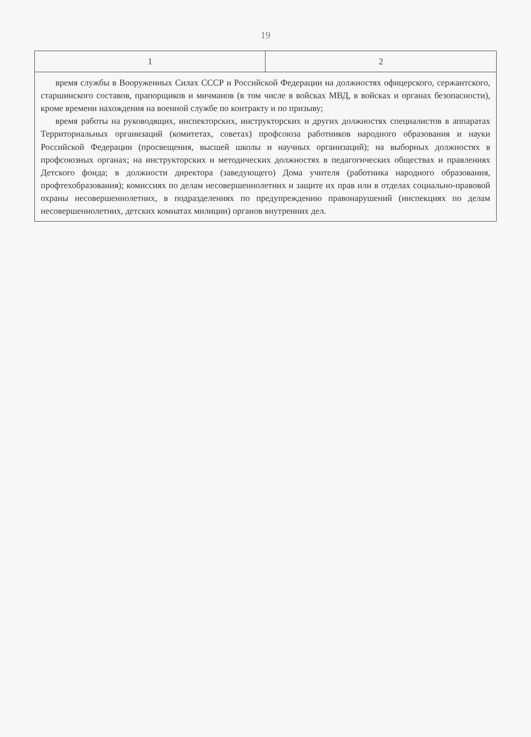19
| 1 | 2 |
| --- | --- |
| время службы в Вооруженных Силах СССР и Российской Федерации на должностях офицерского, сержантского, старшинского составов, прапорщиков и мичманов (в том числе в войсках МВД, в войсках и органах безопасности), кроме времени нахождения на военной службе по контракту и по призыву; время работы на руководящих, инспекторских, инструкторских и других должностях специалистов в аппаратах Территориальных организаций (комитетах, советах) профсоюза работников народного образования и науки Российской Федерации (просвещения, высшей школы и научных организаций); на выборных должностях в профсоюзных органах; на инструкторских и методических должностях в педагогических обществах и правлениях Детского фонда; в должности директора (заведующего) Дома учителя (работника народного образования, профтехобразования); комиссиях по делам несовершеннолетних и защите их прав или в отделах социально-правовой охраны несовершеннолетних, в подразделениях по предупреждению правонарушений (инспекциях по делам несовершеннолетних, детских комнатах милиции) органов внутренних дел. | |